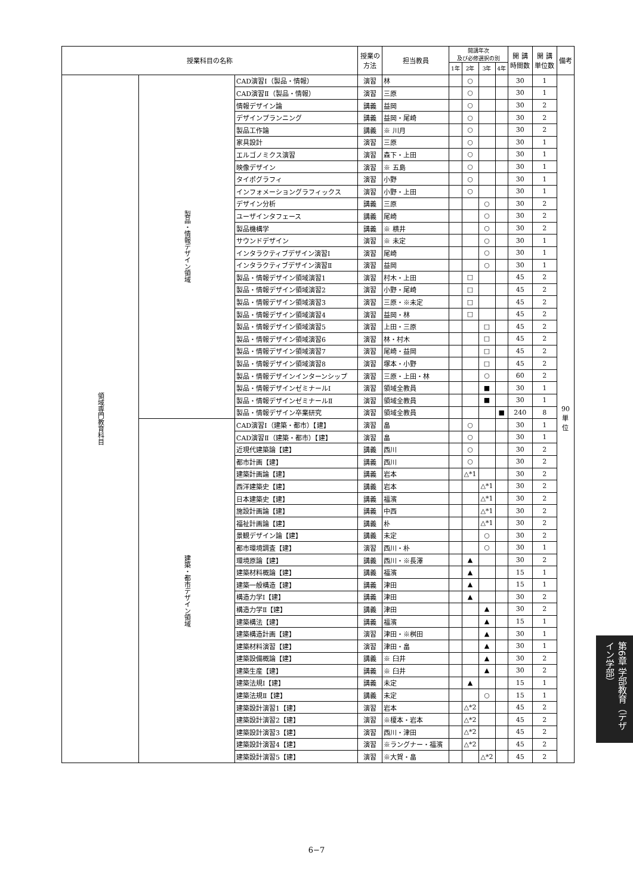| 授業科目の名称 | | | 授業の 方法 | 担当教員 | 開講年次 及び必修選択の別 | | | | 開 講 時間数 | 開 講 単位数 | 備考 |
| --- | --- | --- | --- | --- | --- | --- | --- | --- | --- | --- | --- |
| | | | | | 1年 | 2年 | 3年 | 4年 | | | |
| 領域専門教育科目 | 製品・情報デザイン領域 | CAD演習Ⅰ（製品・情報） | 演習 | 林 | | ○ | | | 30 | 1 | 90 単 位 |
| | | CAD演習Ⅱ（製品・情報） | 演習 | 三原 | | ○ | | | 30 | 1 | |
| | | 情報デザイン論 | 講義 | 益岡 | | ○ | | | 30 | 2 | |
| | | デザインプランニング | 講義 | 益岡・尾崎 | | ○ | | | 30 | 2 | |
| | | 製品工作論 | 講義 | ※ 川月 | | ○ | | | 30 | 2 | |
| | | 家具設計 | 演習 | 三原 | | ○ | | | 30 | 1 | |
| | | エルゴノミクス演習 | 演習 | 森下・上田 | | ○ | | | 30 | 1 | |
| | | 映像デザイン | 演習 | ※ 五島 | | ○ | | | 30 | 1 | |
| | | タイポグラフィ | 演習 | 小野 | | ○ | | | 30 | 1 | |
| | | インフォメーショングラフィックス | 演習 | 小野・上田 | | ○ | | | 30 | 1 | |
| | | デザイン分析 | 講義 | 三原 | | | ○ | | 30 | 2 | |
| | | ユーザインタフェース | 講義 | 尾崎 | | | ○ | | 30 | 2 | |
| | | 製品機構学 | 講義 | ※ 横井 | | | ○ | | 30 | 2 | |
| | | サウンドデザイン | 演習 | ※ 未定 | | | ○ | | 30 | 1 | |
| | | インタラクティブデザイン演習Ⅰ | 演習 | 尾崎 | | | ○ | | 30 | 1 | |
| | | インタラクティブデザイン演習Ⅱ | 演習 | 益岡 | | | ○ | | 30 | 1 | |
| | | 製品・情報デザイン領域演習1 | 演習 | 村木・上田 | | □ | | | 45 | 2 | |
| | | 製品・情報デザイン領域演習2 | 演習 | 小野・尾崎 | | □ | | | 45 | 2 | |
| | | 製品・情報デザイン領域演習3 | 演習 | 三原・※未定 | | □ | | | 45 | 2 | |
| | | 製品・情報デザイン領域演習4 | 演習 | 益岡・林 | | □ | | | 45 | 2 | |
| | | 製品・情報デザイン領域演習5 | 演習 | 上田・三原 | | | □ | | 45 | 2 | |
| | | 製品・情報デザイン領域演習6 | 演習 | 林・村木 | | | □ | | 45 | 2 | |
| | | 製品・情報デザイン領域演習7 | 演習 | 尾崎・益岡 | | | □ | | 45 | 2 | |
| | | 製品・情報デザイン領域演習8 | 演習 | 塚本・小野 | | | □ | | 45 | 2 | |
| | | 製品・情報デザインインターンシップ | 演習 | 三原・上田・林 | | | ○ | | 60 | 2 | |
| | | 製品・情報デザインゼミナールⅠ | 演習 | 領域全教員 | | | ■ | | 30 | 1 | |
| | | 製品・情報デザインゼミナールⅡ | 演習 | 領域全教員 | | | ■ | | 30 | 1 | |
| | | 製品・情報デザイン卒業研究 | 演習 | 領域全教員 | | | | ■ | 240 | 8 | |
| | 建築・都市デザイン領域 | CAD演習Ⅰ（建築・都市）【建】 | 演習 | 畠 | | ○ | | | 30 | 1 | |
| | | CAD演習Ⅱ（建築・都市）【建】 | 演習 | 畠 | | ○ | | | 30 | 1 | |
| | | 近現代建築論【建】 | 講義 | 西川 | | ○ | | | 30 | 2 | |
| | | 都市計画【建】 | 講義 | 西川 | | ○ | | | 30 | 2 | |
| | | 建築計画論【建】 | 講義 | 岩本 | | △*1 | | | 30 | 2 | |
| | | 西洋建築史【建】 | 講義 | 岩本 | | | △*1 | | 30 | 2 | |
| | | 日本建築史【建】 | 講義 | 福濱 | | | △*1 | | 30 | 2 | |
| | | 施設計画論【建】 | 講義 | 中西 | | | △*1 | | 30 | 2 | |
| | | 福祉計画論【建】 | 講義 | 朴 | | | △*1 | | 30 | 2 | |
| | | 景観デザイン論【建】 | 講義 | 未定 | | | ○ | | 30 | 2 | |
| | | 都市環境調査【建】 | 演習 | 西川・朴 | | | ○ | | 30 | 1 | |
| | | 環境原論【建】 | 講義 | 西川・※長澤 | | ▲ | | | 30 | 2 | |
| | | 建築材料概論【建】 | 講義 | 福濱 | | ▲ | | | 15 | 1 | |
| | | 建築一般構造【建】 | 講義 | 津田 | | ▲ | | | 15 | 1 | |
| | | 構造力学Ⅰ【建】 | 講義 | 津田 | | ▲ | | | 30 | 2 | |
| | | 構造力学Ⅱ【建】 | 講義 | 津田 | | | ▲ | | 30 | 2 | |
| | | 建築構法【建】 | 講義 | 福濱 | | | ▲ | | 15 | 1 | |
| | | 建築構造計画【建】 | 演習 | 津田・※桝田 | | | ▲ | | 30 | 1 | |
| | | 建築材料演習【建】 | 演習 | 津田・畠 | | | ▲ | | 30 | 1 | |
| | | 建築設備概論【建】 | 講義 | ※ 臼井 | | | ▲ | | 30 | 2 | |
| | | 建築生産【建】 | 講義 | ※ 臼井 | | | ▲ | | 30 | 2 | |
| | | 建築法規Ⅰ【建】 | 講義 | 未定 | | ▲ | | | 15 | 1 | |
| | | 建築法規Ⅱ【建】 | 講義 | 未定 | | | ○ | | 15 | 1 | |
| | | 建築設計演習1【建】 | 演習 | 岩本 | | △*2 | | | 45 | 2 | |
| | | 建築設計演習2【建】 | 演習 | ※榎本・岩本 | | △*2 | | | 45 | 2 | |
| | | 建築設計演習3【建】 | 演習 | 西川・津田 | | △*2 | | | 45 | 2 | |
| | | 建築設計演習4【建】 | 演習 | ※ラングナー・福濱 | | △*2 | | | 45 | 2 | |
| | | 建築設計演習5【建】 | 演習 | ※大賀・畠 | | | △*2 | | 45 | 2 | |
6−7
第6章 学部教育（デザイン学部）